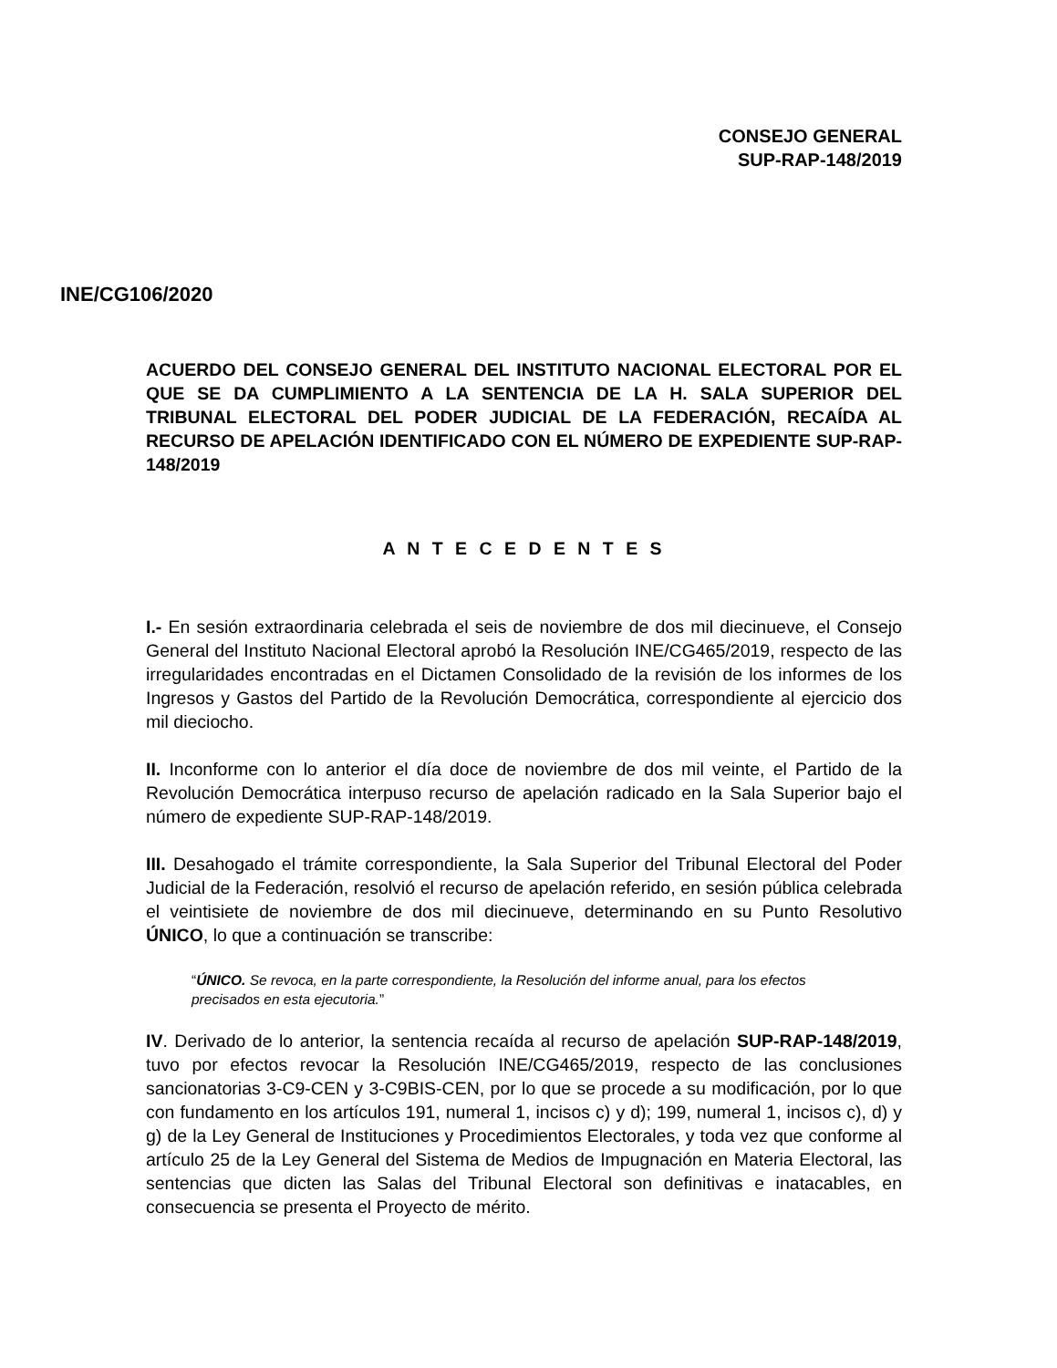CONSEJO GENERAL
SUP-RAP-148/2019
INE/CG106/2020
ACUERDO DEL CONSEJO GENERAL DEL INSTITUTO NACIONAL ELECTORAL POR EL QUE SE DA CUMPLIMIENTO A LA SENTENCIA DE LA H. SALA SUPERIOR DEL TRIBUNAL ELECTORAL DEL PODER JUDICIAL DE LA FEDERACIÓN, RECAÍDA AL RECURSO DE APELACIÓN IDENTIFICADO CON EL NÚMERO DE EXPEDIENTE SUP-RAP-148/2019
A N T E C E D E N T E S
I.- En sesión extraordinaria celebrada el seis de noviembre de dos mil diecinueve, el Consejo General del Instituto Nacional Electoral aprobó la Resolución INE/CG465/2019, respecto de las irregularidades encontradas en el Dictamen Consolidado de la revisión de los informes de los Ingresos y Gastos del Partido de la Revolución Democrática, correspondiente al ejercicio dos mil dieciocho.
II. Inconforme con lo anterior el día doce de noviembre de dos mil veinte, el Partido de la Revolución Democrática interpuso recurso de apelación radicado en la Sala Superior bajo el número de expediente SUP-RAP-148/2019.
III. Desahogado el trámite correspondiente, la Sala Superior del Tribunal Electoral del Poder Judicial de la Federación, resolvió el recurso de apelación referido, en sesión pública celebrada el veintisiete de noviembre de dos mil diecinueve, determinando en su Punto Resolutivo ÚNICO, lo que a continuación se transcribe:
“ÚNICO. Se revoca, en la parte correspondiente, la Resolución del informe anual, para los efectos precisados en esta ejecutoria.”
IV. Derivado de lo anterior, la sentencia recaída al recurso de apelación SUP-RAP-148/2019, tuvo por efectos revocar la Resolución INE/CG465/2019, respecto de las conclusiones sancionatorias 3-C9-CEN y 3-C9BIS-CEN, por lo que se procede a su modificación, por lo que con fundamento en los artículos 191, numeral 1, incisos c) y d); 199, numeral 1, incisos c), d) y g) de la Ley General de Instituciones y Procedimientos Electorales, y toda vez que conforme al artículo 25 de la Ley General del Sistema de Medios de Impugnación en Materia Electoral, las sentencias que dicten las Salas del Tribunal Electoral son definitivas e inatacables, en consecuencia se presenta el Proyecto de mérito.